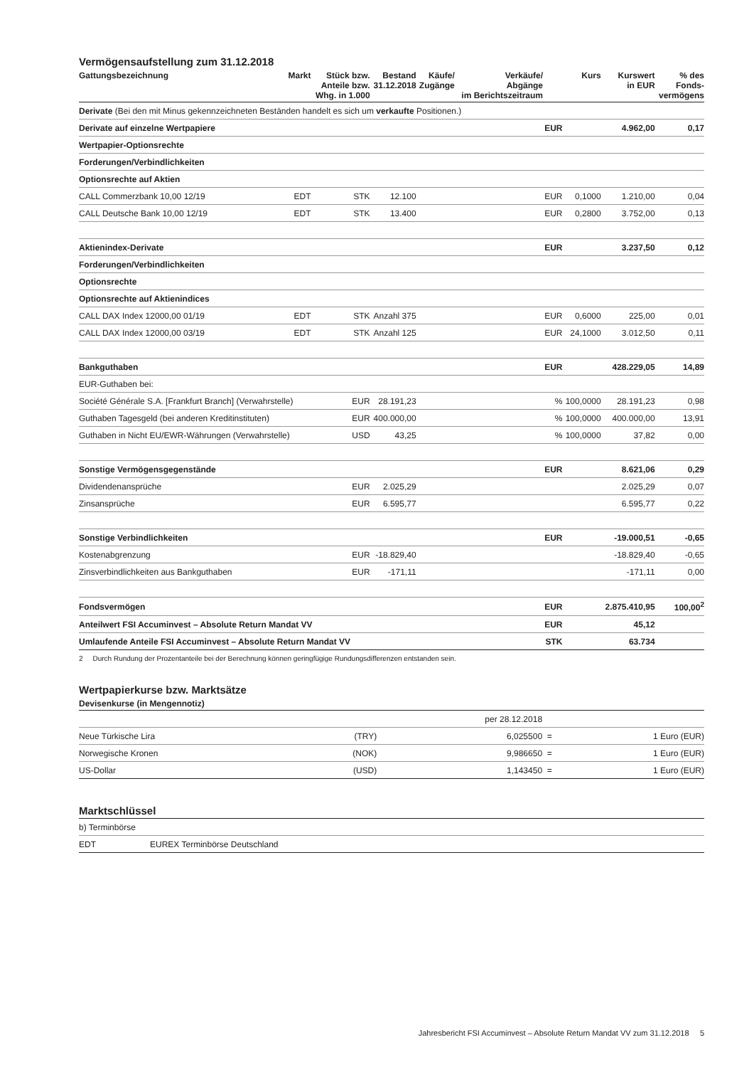Vermögensaufstellung zum 31.12.2018
| Gattungsbezeichnung | Markt | Stück bzw. Anteile bzw. Whg. in 1.000 | Bestand 31.12.2018 | Käufe/ Zugänge | Verkäufe/ Abgänge im Berichtszeitraum | | Kurs | Kurswert in EUR | % des Fonds- vermögens |
| --- | --- | --- | --- | --- | --- | --- | --- | --- | --- |
| Derivate (Bei den mit Minus gekennzeichneten Beständen handelt es sich um verkaufte Positionen.) | | | | | | | | | |
| Derivate auf einzelne Wertpapiere | | | | | | EUR | | 4.962,00 | 0,17 |
| Wertpapier-Optionsrechte | | | | | | | | | |
| Forderungen/Verbindlichkeiten | | | | | | | | | |
| Optionsrechte auf Aktien | | | | | | | | | |
| CALL Commerzbank 10,00 12/19 | EDT | STK | 12.100 | | | EUR | 0,1000 | 1.210,00 | 0,04 |
| CALL Deutsche Bank 10,00 12/19 | EDT | STK | 13.400 | | | EUR | 0,2800 | 3.752,00 | 0,13 |
| Aktienindex-Derivate | | | | | | EUR | | 3.237,50 | 0,12 |
| Forderungen/Verbindlichkeiten | | | | | | | | | |
| Optionsrechte | | | | | | | | | |
| Optionsrechte auf Aktienindices | | | | | | | | | |
| CALL DAX Index 12000,00 01/19 | EDT | STK | Anzahl 375 | | | EUR | 0,6000 | 225,00 | 0,01 |
| CALL DAX Index 12000,00 03/19 | EDT | STK | Anzahl 125 | | | EUR | 24,1000 | 3.012,50 | 0,11 |
| Bankguthaben | | | | | | EUR | | 428.229,05 | 14,89 |
| EUR-Guthaben bei: | | | | | | | | | |
| Société Générale S.A. [Frankfurt Branch] (Verwahrstelle) | | EUR | 28.191,23 | | | % | 100,0000 | 28.191,23 | 0,98 |
| Guthaben Tagesgeld (bei anderen Kreditinstituten) | | EUR | 400.000,00 | | | % | 100,0000 | 400.000,00 | 13,91 |
| Guthaben in Nicht EU/EWR-Währungen (Verwahrstelle) | | USD | 43,25 | | | % | 100,0000 | 37,82 | 0,00 |
| Sonstige Vermögensgegenstände | | | | | | EUR | | 8.621,06 | 0,29 |
| Dividendenansprüche | | EUR | 2.025,29 | | | | | 2.025,29 | 0,07 |
| Zinsansprüche | | EUR | 6.595,77 | | | | | 6.595,77 | 0,22 |
| Sonstige Verbindlichkeiten | | | | | | EUR | | -19.000,51 | -0,65 |
| Kostenabgrenzung | | EUR | -18.829,40 | | | | | -18.829,40 | -0,65 |
| Zinsverbindlichkeiten aus Bankguthaben | | EUR | -171,11 | | | | | -171,11 | 0,00 |
| Fondsvermögen | | | | | | EUR | | 2.875.410,95 | 100,00<sup>2</sup> |
| Anteilwert FSI Accuminvest – Absolute Return Mandat VV | | | | | | EUR | | 45,12 | |
| Umlaufende Anteile FSI Accuminvest – Absolute Return Mandat VV | | | | | | STK | | 63.734 | |
2 Durch Rundung der Prozentanteile bei der Berechnung können geringfügige Rundungsdifferenzen entstanden sein.
Wertpapierkurse bzw. Marktsätze
| Devisenkurse (in Mengennotiz) | | | | |
| --- | --- | --- | --- | --- |
| | | per 28.12.2018 | | |
| Neue Türkische Lira | (TRY) | 6,025500 | = | 1 Euro (EUR) |
| Norwegische Kronen | (NOK) | 9,986650 | = | 1 Euro (EUR) |
| US-Dollar | (USD) | 1,143450 | = | 1 Euro (EUR) |
Marktschlüssel
| b) Terminbörse | |
| EDT | EUREX Terminbörse Deutschland |
Jahresbericht FSI Accuminvest – Absolute Return Mandat VV zum 31.12.2018 5